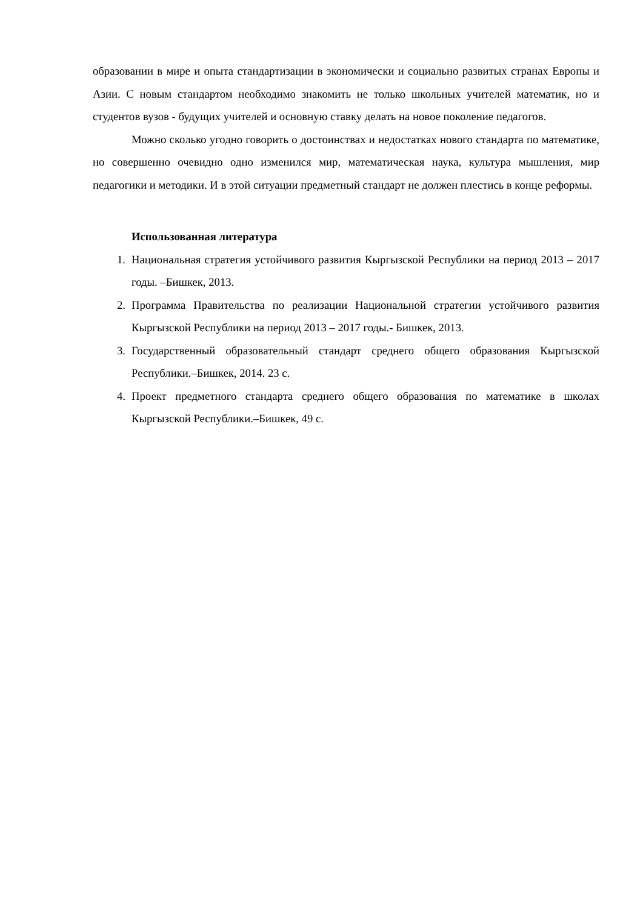образовании в мире и опыта стандартизации в экономически и социально развитых странах Европы и Азии. С новым стандартом необходимо знакомить не только школьных учителей математик, но и студентов вузов - будущих учителей и основную ставку делать на новое поколение педагогов.
Можно сколько угодно говорить о достоинствах и недостатках нового стандарта по математике, но совершенно очевидно одно изменился мир, математическая наука, культура мышления, мир педагогики и методики. И в этой ситуации предметный стандарт не должен плестись в конце реформы.
Использованная литература
1. Национальная стратегия устойчивого развития Кыргызской Республики на период 2013 – 2017 годы. –Бишкек, 2013.
2. Программа Правительства по реализации Национальной стратегии устойчивого развития Кыргызской Республики на период 2013 – 2017 годы.- Бишкек, 2013.
3. Государственный образовательный стандарт среднего общего образования Кыргызской Республики.–Бишкек, 2014. 23 с.
4. Проект предметного стандарта среднего общего образования по математике в школах Кыргызской Республики.–Бишкек, 49 с.